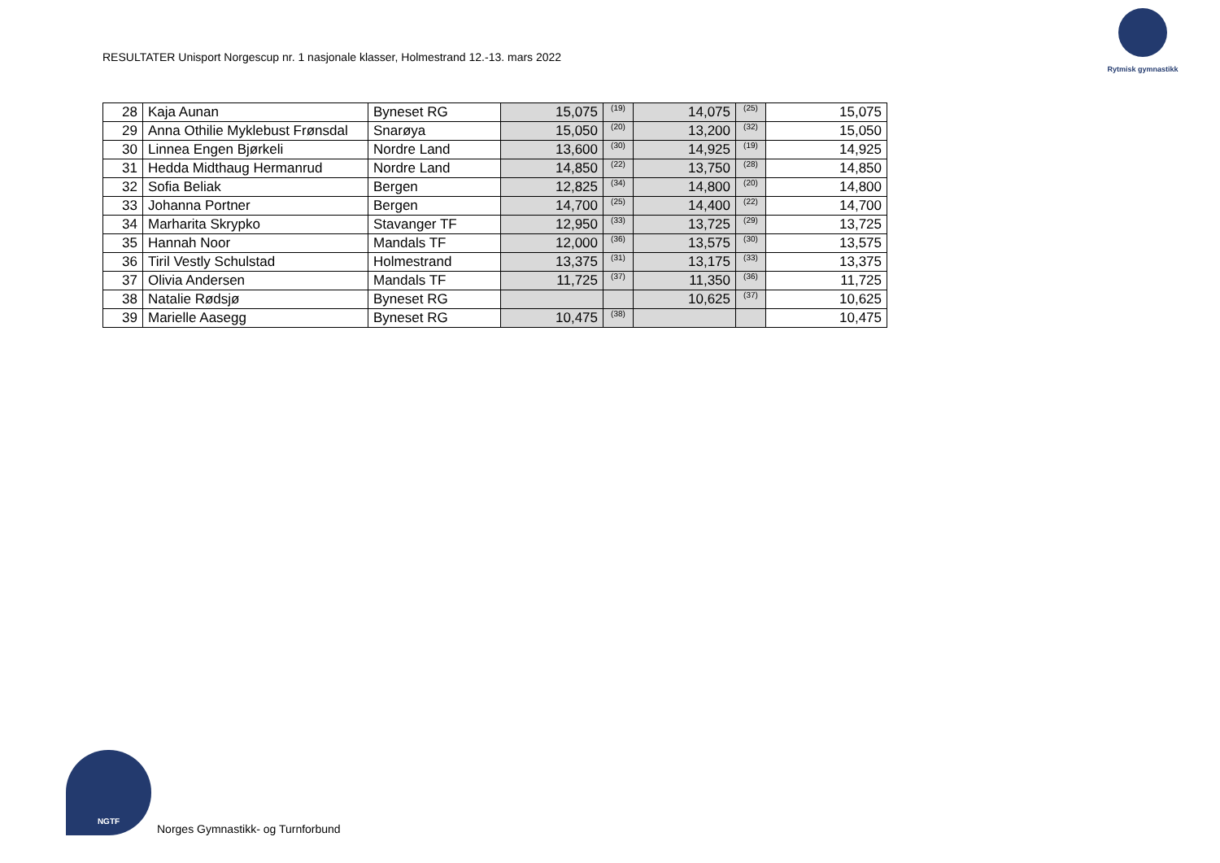RESULTATER Unisport Norgescup nr. 1 nasjonale klasser, Holmestrand 12.-13. mars 2022
Rytmisk gymnastikk
| 28 | Kaja Aunan | Byneset RG | 15,075 | (19) | 14,075 | (25) | 15,075 |
| 29 | Anna Othilie Myklebust Frønsdal | Snarøya | 15,050 | (20) | 13,200 | (32) | 15,050 |
| 30 | Linnea Engen Bjørkeli | Nordre Land | 13,600 | (30) | 14,925 | (19) | 14,925 |
| 31 | Hedda Midthaug Hermanrud | Nordre Land | 14,850 | (22) | 13,750 | (28) | 14,850 |
| 32 | Sofia Beliak | Bergen | 12,825 | (34) | 14,800 | (20) | 14,800 |
| 33 | Johanna Portner | Bergen | 14,700 | (25) | 14,400 | (22) | 14,700 |
| 34 | Marharita Skrypko | Stavanger TF | 12,950 | (33) | 13,725 | (29) | 13,725 |
| 35 | Hannah Noor | Mandals TF | 12,000 | (36) | 13,575 | (30) | 13,575 |
| 36 | Tiril Vestly Schulstad | Holmestrand | 13,375 | (31) | 13,175 | (33) | 13,375 |
| 37 | Olivia Andersen | Mandals TF | 11,725 | (37) | 11,350 | (36) | 11,725 |
| 38 | Natalie Rødsjø | Byneset RG | | | 10,625 | (37) | 10,625 |
| 39 | Marielle Aasegg | Byneset RG | 10,475 | (38) | | | 10,475 |
NGTF
Norges Gymnastikk- og Turnforbund